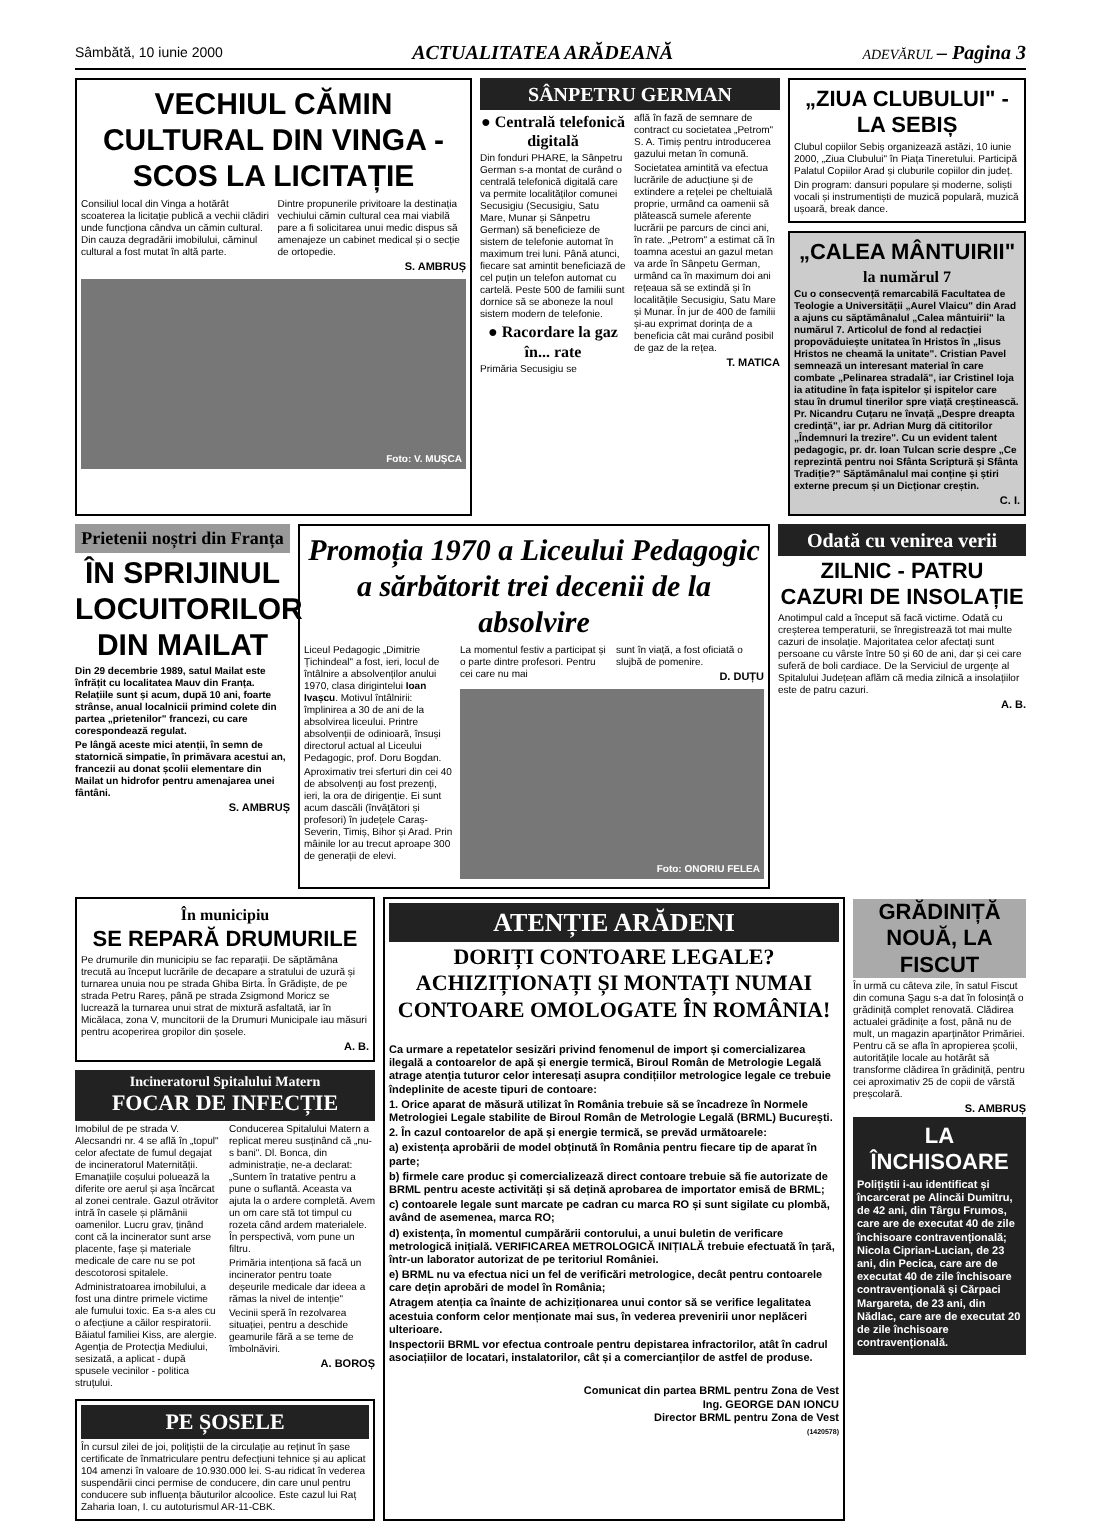Sâmbătă, 10 iunie 2000 ACTUALITATEA ARĂDEANĂ ADEVĂRUL – Pagina 3
VECHIUL CĂMIN CULTURAL DIN VINGA - SCOS LA LICITAȚIE
Consiliul local din Vinga a hotărât scoaterea la licitație publică a vechii clădiri unde funcționa cândva un cămin cultural. Din cauza degradării imobilului, căminul cultural a fost mutat în altă parte.
Dintre propunerile privitoare la destinația vechiului cămin cultural cea mai viabilă pare a fi solicitarea unui medic dispus să amenajeze un cabinet medical și o secție de ortopedie.
S. AMBRUȘ
Foto: V. MUȘCA
SÂNPETRU GERMAN
● Centrală telefonică digitală
Din fonduri PHARE, la Sânpetru German s-a montat de curând o centrală telefonică digitală care va permite localităților comunei Secusigiu (Secusigiu, Satu Mare, Munar și Sânpetru German) să beneficieze de sistem de telefonie automat în maximum trei luni. Până atunci, fiecare sat amintit beneficiază de cel puțin un telefon automat cu cartelă. Peste 500 de familii sunt dornice să se aboneze la noul sistem modern de telefonie.
● Racordare la gaz în... rate
Primăria Secusigiu se
află în fază de semnare de contract cu societatea „Petrom" S. A. Timiș pentru introducerea gazului metan în comună.
Societatea amintită va efectua lucrările de aducțiune și de extindere a rețelei pe cheltuială proprie, urmând ca oamenii să plătească sumele aferente lucrării pe parcurs de cinci ani, în rate. „Petrom" a estimat că în toamna acestui an gazul metan va arde în Sânpetu German, urmând ca în maximum doi ani rețeaua să se extindă și în localitățile Secusigiu, Satu Mare și Munar. În jur de 400 de familii și-au exprimat dorința de a beneficia cât mai curând posibil de gaz de la rețea.
T. MATICA
„ZIUA CLUBULUI" - LA SEBIȘ
Clubul copiilor Sebiș organizează astăzi, 10 iunie 2000, „Ziua Clubului" în Piața Tineretului. Participă Palatul Copiilor Arad și cluburile copiilor din județ.
Din program: dansuri populare și moderne, soliști vocali și instrumentiști de muzică populară, muzică ușoară, break dance.
„CALEA MÂNTUIRII"
la numărul 7
Cu o consecvență remarcabilă Facultatea de Teologie a Universității „Aurel Vlaicu" din Arad a ajuns cu săptămânalul „Calea mântuirii" la numărul 7. Articolul de fond al redacției propovăduiește unitatea în Hristos în „Iisus Hristos ne cheamă la unitate". Cristian Pavel semnează un interesant material în care combate „Pelinarea stradală", iar Cristinel Ioja ia atitudine în fața ispitelor și ispitelor care stau în drumul tinerilor spre viață creștinească. Pr. Nicandru Cuțaru ne învață „Despre dreapta credință", iar pr. Adrian Murg dă cititorilor „Îndemnuri la trezire". Cu un evident talent pedagogic, pr. dr. Ioan Tulcan scrie despre „Ce reprezintă pentru noi Sfânta Scriptură și Sfânta Tradiție?" Săptămânalul mai conține și știri externe precum și un Dicționar creștin.
C. I.
Prietenii noștri din Franța
ÎN SPRIJINUL LOCUITORILOR DIN MAILAT
Din 29 decembrie 1989, satul Mailat este înfrățit cu localitatea Mauv din Franța. Relațiile sunt și acum, după 10 ani, foarte strânse, anual localnicii primind colete din partea „prietenilor" francezi, cu care corespondează regulat.
Pe lângă aceste mici atenții, în semn de statornică simpatie, în primăvara acestui an, francezii au donat școlii elementare din Mailat un hidrofor pentru amenajarea unei fântâni.
S. AMBRUȘ
Promoția 1970 a Liceului Pedagogic a sărbătorit trei decenii de la absolvire
Liceul Pedagogic „Dimitrie Țichindeal" a fost, ieri, locul de întâlnire a absolvenților anului 1970, clasa dirigintelui Ioan Ivașcu. Motivul întâlnirii: împlinirea a 30 de ani de la absolvirea liceului. Printre absolvenții de odinioară, însuși directorul actual al Liceului Pedagogic, prof. Doru Bogdan.
Aproximativ trei sferturi din cei 40 de absolvenți au fost prezenți, ieri, la ora de dirigenție. Ei sunt acum dascăli (învățători și profesori) în județele Caraș-Severin, Timiș, Bihor și Arad. Prin mâinile lor au trecut aproape 300 de generații de elevi.
La momentul festiv a participat și o parte dintre profesori. Pentru cei care nu mai
sunt în viață, a fost oficiată o slujbă de pomenire.
D. DUȚU
Foto: ONORIU FELEA
Odată cu venirea verii
ZILNIC - PATRU CAZURI DE INSOLAȚIE
Anotimpul cald a început să facă victime. Odată cu creșterea temperaturii, se înregistrează tot mai multe cazuri de insolație. Majoritatea celor afectați sunt persoane cu vârste între 50 și 60 de ani, dar și cei care suferă de boli cardiace. De la Serviciul de urgențe al Spitalului Județean aflăm că media zilnică a insolațiilor este de patru cazuri.
A. B.
În municipiu
SE REPARĂ DRUMURILE
Pe drumurile din municipiu se fac reparații. De săptămâna trecută au început lucrările de decapare a stratului de uzură și turnarea unuia nou pe strada Ghiba Birta. În Grădiște, de pe strada Petru Rareș, până pe strada Zsigmond Moricz se lucrează la turnarea unui strat de mixtură asfaltată, iar în Micălaca, zona V, muncitorii de la Drumuri Municipale iau măsuri pentru acoperirea gropilor din șosele.
A. B.
Incineratorul Spitalului Matern
FOCAR DE INFECȚIE
Imobilul de pe strada V. Alecsandri nr. 4 se află în „topul" celor afectate de fumul degajat de incineratorul Maternității. Emanațiile coșului poluează la diferite ore aerul și așa încărcat al zonei centrale. Gazul otrăvitor intră în casele și plămânii oamenilor. Lucru grav, ținând cont că la incinerator sunt arse placente, fașe și materiale medicale de care nu se pot descotorosi spitalele.
Administratoarea imobilului, a fost una dintre primele victime ale fumului toxic. Ea s-a ales cu o afecțiune a căilor respiratorii. Băiatul familiei Kiss, are alergie. Agenția de Protecția Mediului, sesizată, a aplicat - după spusele vecinilor - politica struțului.
Conducerea Spitalului Matern a replicat mereu susținând că „nu-s bani". Dl. Bonca, din administrație, ne-a declarat: „Suntem în tratative pentru a pune o suflantă. Aceasta va ajuta la o ardere completă. Avem un om care stă tot timpul cu rozeta când ardem materialele. În perspectivă, vom pune un filtru.
Primăria intenționa să facă un incinerator pentru toate deșeurile medicale dar ideea a rămas la nivel de intenție"
Vecinii speră în rezolvarea situației, pentru a deschide geamurile fără a se teme de îmbolnăviri.
A. BOROȘ
PE ȘOSELE
În cursul zilei de joi, polițiștii de la circulație au reținut în șase certificate de înmatriculare pentru defecțiuni tehnice și au aplicat 104 amenzi în valoare de 10.930.000 lei. S-au ridicat în vederea suspendării cinci permise de conducere, din care unul pentru conducere sub influența băuturilor alcoolice. Este cazul lui Raț Zaharia Ioan, I. cu autoturismul AR-11-CBK.
ATENȚIE ARĂDENI
DORIȚI CONTOARE LEGALE? ACHIZIȚIONAȚI ȘI MONTAȚI NUMAI CONTOARE OMOLOGATE ÎN ROMÂNIA!
Ca urmare a repetatelor sesizări privind fenomenul de import și comercializarea ilegală a contoarelor de apă și energie termică, Biroul Român de Metrologie Legală atrage atenția tuturor celor interesați asupra condițiilor metrologice legale ce trebuie îndeplinite de aceste tipuri de contoare:
1. Orice aparat de măsură utilizat în România trebuie să se încadreze în Normele Metrologiei Legale stabilite de Biroul Român de Metrologie Legală (BRML) București.
2. În cazul contoarelor de apă și energie termică, se prevăd următoarele:
a) existența aprobării de model obținută în România pentru fiecare tip de aparat în parte;
b) firmele care produc și comercializează direct contoare trebuie să fie autorizate de BRML pentru aceste activități și să dețină aprobarea de importator emisă de BRML;
c) contoarele legale sunt marcate pe cadran cu marca RO și sunt sigilate cu plombă, având de asemenea, marca RO;
d) existența, în momentul cumpărării contorului, a unui buletin de verificare metrologică inițială. VERIFICAREA METROLOGICĂ INIȚIALĂ trebuie efectuată în țară, într-un laborator autorizat de pe teritoriul României.
e) BRML nu va efectua nici un fel de verificări metrologice, decât pentru contoarele care dețin aprobări de model în România;
Atragem atenția ca înainte de achiziționarea unui contor să se verifice legalitatea acestuia conform celor menționate mai sus, în vederea prevenirii unor neplăceri ulterioare.
Inspectorii BRML vor efectua controale pentru depistarea infractorilor, atât în cadrul asociațiilor de locatari, instalatorilor, cât și a comercianților de astfel de produse.
Comunicat din partea BRML pentru Zona de Vest
Ing. GEORGE DAN IONCU
Director BRML pentru Zona de Vest
(1420578)
GRĂDINIȚĂ NOUĂ, LA FISCUT
În urmă cu câteva zile, în satul Fiscut din comuna Șagu s-a dat în folosință o grădiniță complet renovată. Clădirea actualei grădinițe a fost, până nu de mult, un magazin aparținător Primăriei. Pentru că se afla în apropierea școlii, autoritățile locale au hotărât să transforme clădirea în grădiniță, pentru cei aproximativ 25 de copii de vârstă preșcolară.
S. AMBRUȘ
LA ÎNCHISOARE
Polițiștii i-au identificat și încarcerat pe Alincăi Dumitru, de 42 ani, din Târgu Frumos, care are de executat 40 de zile închisoare contravențională; Nicola Ciprian-Lucian, de 23 ani, din Pecica, care are de executat 40 de zile închisoare contravențională și Cărpaci Margareta, de 23 ani, din Nădlac, care are de executat 20 de zile închisoare contravențională.